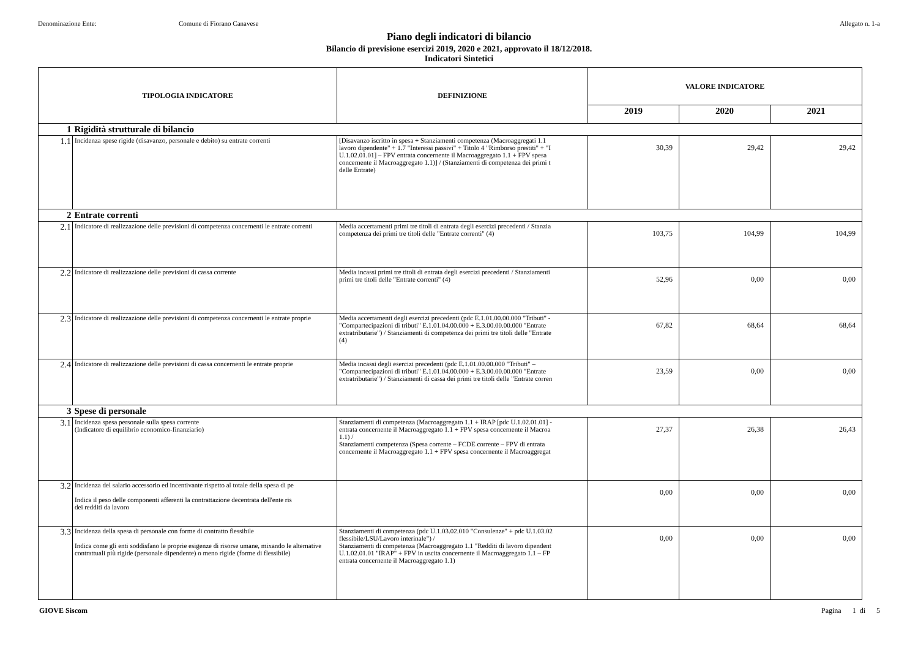Denominazione Ente: Comune di Fiorano Canavese Allegato n. 1-a
Piano degli indicatori di bilancio
Bilancio di previsione esercizi 2019, 2020 e 2021, approvato il 18/12/2018.
Indicatori Sintetici
| TIPOLOGIA INDICATORE | | DEFINIZIONE | VALORE INDICATORE | | |
| --- | --- | --- | --- | --- | --- |
| | | | 2019 | 2020 | 2021 |
| 1 | Rigidità strutturale di bilancio | | | | |
| 1.1 | Incidenza spese rigide (disavanzo, personale e debito) su entrate correnti | [Disavanzo iscritto in spesa + Stanziamenti competenza (Macroaggregati 1.1 lavoro dipendente" + 1.7 "Interessi passivi" + Titolo 4 "Rimborso prestiti" + "I U.1.02.01.01] – FPV entrata concernente il Macroaggregato 1.1 + FPV spesa concernente il Macroaggregato 1.1)] / (Stanziamenti di competenza dei primi t delle Entrate) | 30,39 | 29,42 | 29,42 |
| 2 | Entrate correnti | | | | |
| 2.1 | Indicatore di realizzazione delle previsioni di competenza concernenti le entrate correnti | Media accertamenti primi tre titoli di entrata degli esercizi precedenti / Stanzia competenza dei primi tre titoli delle "Entrate correnti" (4) | 103,75 | 104,99 | 104,99 |
| 2.2 | Indicatore di realizzazione delle previsioni di cassa corrente | Media incassi primi tre titoli di entrata degli esercizi precedenti / Stanziamenti primi tre titoli delle "Entrate correnti" (4) | 52,96 | 0,00 | 0,00 |
| 2.3 | Indicatore di realizzazione delle previsioni di competenza concernenti le entrate proprie | Media accertamenti degli esercizi precedenti (pdc E.1.01.00.00.000 "Tributi" - "Compartecipazioni di tributi" E.1.01.04.00.000 + E.3.00.00.00.000 "Entrate extratributarie") / Stanziamenti di competenza dei primi tre titoli delle "Entrate (4) | 67,82 | 68,64 | 68,64 |
| 2.4 | Indicatore di realizzazione delle previsioni di cassa concernenti le entrate proprie | Media incassi degli esercizi precedenti (pdc E.1.01.00.00.000 "Tributi" – "Compartecipazioni di tributi" E.1.01.04.00.000 + E.3.00.00.00.000 "Entrate extratributarie") / Stanziamenti di cassa dei primi tre titoli delle "Entrate corren | 23,59 | 0,00 | 0,00 |
| 3 | Spese di personale | | | | |
| 3.1 | Incidenza spesa personale sulla spesa corrente (Indicatore di equilibrio economico-finanziario) | Stanziamenti di competenza (Macroaggregato 1.1 + IRAP [pdc U.1.02.01.01] - entrata concernente il Macroaggregato 1.1 + FPV spesa concernente il Macroa 1.1) / Stanziamenti competenza (Spesa corrente – FCDE corrente – FPV di entrata concernente il Macroaggregato 1.1 + FPV spesa concernente il Macroaggregat | 27,37 | 26,38 | 26,43 |
| 3.2 | Incidenza del salario accessorio ed incentivante rispetto al totale della spesa di pe Indica il peso delle componenti afferenti la contrattazione decentrata dell'ente ris dei redditi da lavoro | | 0,00 | 0,00 | 0,00 |
| 3.3 | Incidenza della spesa di personale con forme di contratto flessibile Indica come gli enti soddisfano le proprie esigenze di risorse umane, mixando le alternative contrattuali più rigide (personale dipendente) o meno rigide (forme di flessibile) | Stanziamenti di competenza (pdc U.1.03.02.010 "Consulenze" + pdc U.1.03.02 flessibile/LSU/Lavoro interinale") / Stanziamenti di competenza (Macroaggregato 1.1 "Redditi di lavoro dipendent U.1.02.01.01 "IRAP" + FPV in uscita concernente il Macroaggregato 1.1 – FP entrata concernente il Macroaggregato 1.1) | 0,00 | 0,00 | 0,00 |
GIOVE Siscom Pagina 1 di 5